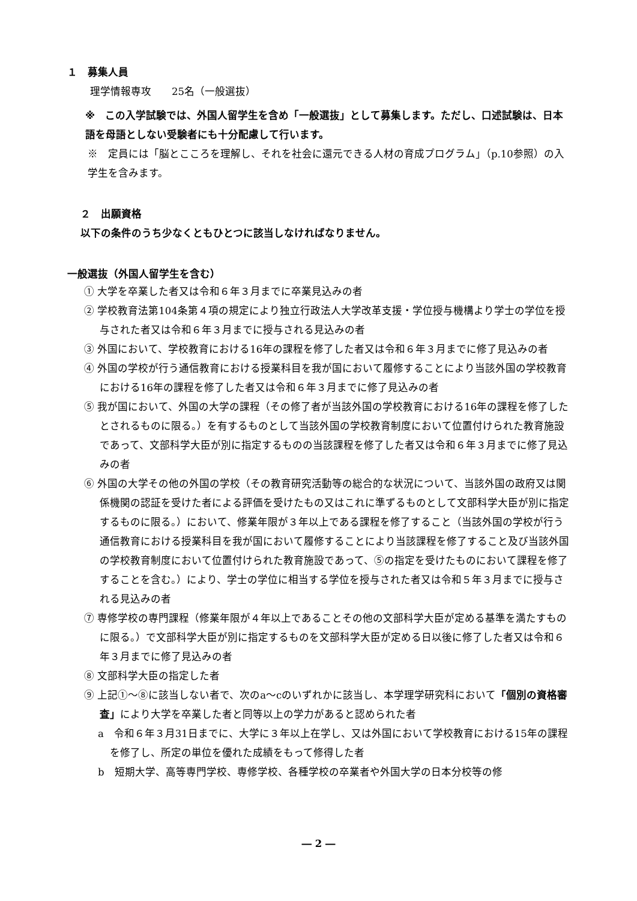１　募集人員
理学情報専攻　　25名（一般選抜）
※　この入学試験では、外国人留学生を含め「一般選抜」として募集します。ただし、口述試験は、日本語を母語としない受験者にも十分配慮して行います。
※　定員には「脳とこころを理解し、それを社会に還元できる人材の育成プログラム」（p.10参照）の入学生を含みます。
２　出願資格
以下の条件のうち少なくともひとつに該当しなければなりません。
一般選抜（外国人留学生を含む）
① 大学を卒業した者又は令和６年３月までに卒業見込みの者
② 学校教育法第104条第４項の規定により独立行政法人大学改革支援・学位授与機構より学士の学位を授与された者又は令和６年３月までに授与される見込みの者
③ 外国において、学校教育における16年の課程を修了した者又は令和６年３月までに修了見込みの者
④ 外国の学校が行う通信教育における授業科目を我が国において履修することにより当該外国の学校教育における16年の課程を修了した者又は令和６年３月までに修了見込みの者
⑤ 我が国において、外国の大学の課程（その修了者が当該外国の学校教育における16年の課程を修了したとされるものに限る。）を有するものとして当該外国の学校教育制度において位置付けられた教育施設であって、文部科学大臣が別に指定するものの当該課程を修了した者又は令和６年３月までに修了見込みの者
⑥ 外国の大学その他の外国の学校（その教育研究活動等の総合的な状況について、当該外国の政府又は関係機関の認証を受けた者による評価を受けたもの又はこれに準ずるものとして文部科学大臣が別に指定するものに限る。）において、修業年限が３年以上である課程を修了すること（当該外国の学校が行う通信教育における授業科目を我が国において履修することにより当該課程を修了すること及び当該外国の学校教育制度において位置付けられた教育施設であって、⑤の指定を受けたものにおいて課程を修了することを含む。）により、学士の学位に相当する学位を授与された者又は令和５年３月までに授与される見込みの者
⑦ 専修学校の専門課程（修業年限が４年以上であることその他の文部科学大臣が定める基準を満たすものに限る。）で文部科学大臣が別に指定するものを文部科学大臣が定める日以後に修了した者又は令和６年３月までに修了見込みの者
⑧ 文部科学大臣の指定した者
⑨ 上記①～⑧に該当しない者で、次のa～cのいずれかに該当し、本学理学研究科において「個別の資格審査」により大学を卒業した者と同等以上の学力があると認められた者
a　令和６年３月31日までに、大学に３年以上在学し、又は外国において学校教育における15年の課程を修了し、所定の単位を優れた成績をもって修得した者
b　短期大学、高等専門学校、専修学校、各種学校の卒業者や外国大学の日本分校等の修
― 2 ―